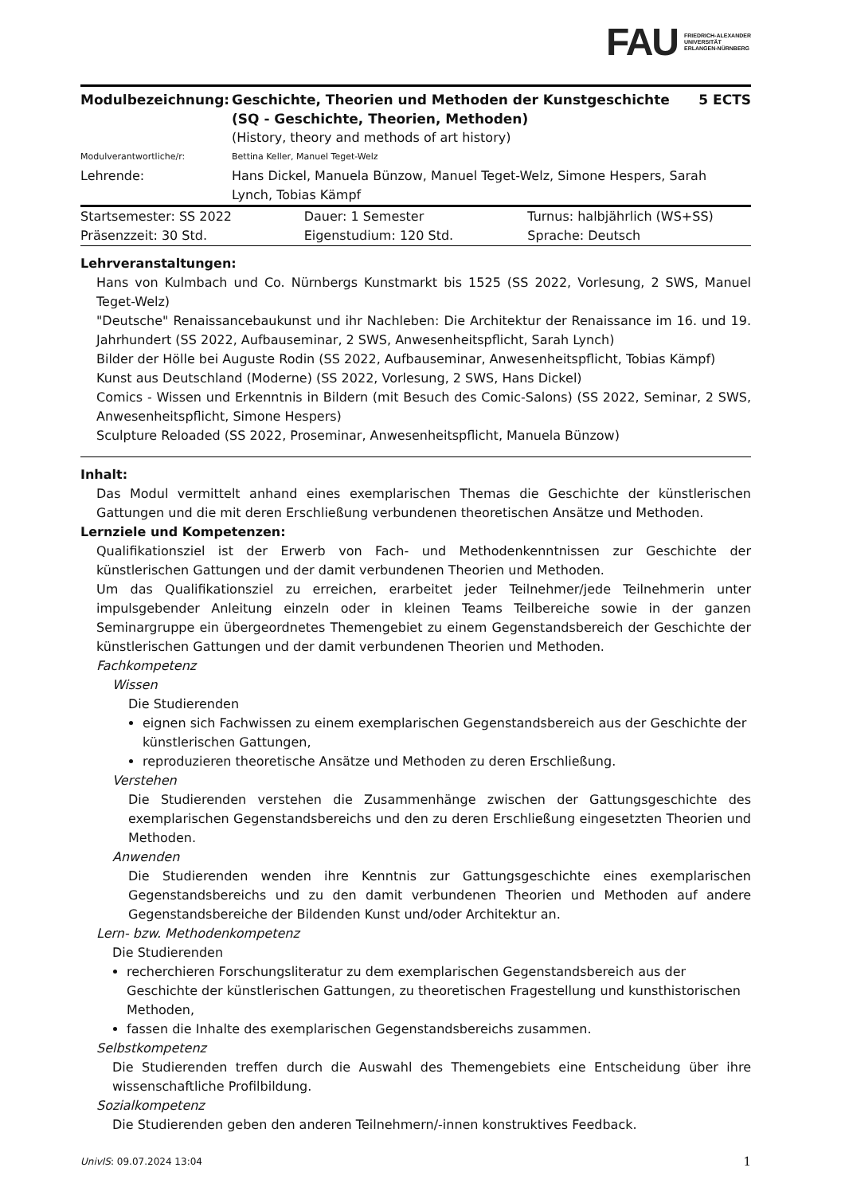FAU FRIEDRICH-ALEXANDER
UNIVERSITÄT
ERLANGEN-NÜRNBERG
| Modulbezeichnung: | Geschichte, Theorien und Methoden der Kunstgeschichte (SQ - Geschichte, Theorien, Methoden) | 5 ECTS |
| | (History, theory and methods of art history) | |
| Modulverantwortliche/r: | Bettina Keller, Manuel Teget-Welz | |
| Lehrende: | Hans Dickel, Manuela Bünzow, Manuel Teget-Welz, Simone Hespers, Sarah Lynch, Tobias Kämpf | |
| Startsemester: SS 2022 | Dauer: 1 Semester | Turnus: halbjährlich (WS+SS) |
| Präsenzzeit: 30 Std. | Eigenstudium: 120 Std. | Sprache: Deutsch |
Lehrveranstaltungen:
Hans von Kulmbach und Co. Nürnbergs Kunstmarkt bis 1525 (SS 2022, Vorlesung, 2 SWS, Manuel Teget-Welz)
"Deutsche" Renaissancebaukunst und ihr Nachleben: Die Architektur der Renaissance im 16. und 19. Jahrhundert (SS 2022, Aufbauseminar, 2 SWS, Anwesenheitspflicht, Sarah Lynch)
Bilder der Hölle bei Auguste Rodin (SS 2022, Aufbauseminar, Anwesenheitspflicht, Tobias Kämpf)
Kunst aus Deutschland (Moderne) (SS 2022, Vorlesung, 2 SWS, Hans Dickel)
Comics - Wissen und Erkenntnis in Bildern (mit Besuch des Comic-Salons) (SS 2022, Seminar, 2 SWS, Anwesenheitspflicht, Simone Hespers)
Sculpture Reloaded (SS 2022, Proseminar, Anwesenheitspflicht, Manuela Bünzow)
Inhalt:
Das Modul vermittelt anhand eines exemplarischen Themas die Geschichte der künstlerischen Gattungen und die mit deren Erschließung verbundenen theoretischen Ansätze und Methoden.
Lernziele und Kompetenzen:
Qualifikationsziel ist der Erwerb von Fach- und Methodenkenntnissen zur Geschichte der künstlerischen Gattungen und der damit verbundenen Theorien und Methoden.
Um das Qualifikationsziel zu erreichen, erarbeitet jeder Teilnehmer/jede Teilnehmerin unter impulsgebender Anleitung einzeln oder in kleinen Teams Teilbereiche sowie in der ganzen Seminargruppe ein übergeordnetes Themengebiet zu einem Gegenstandsbereich der Geschichte der künstlerischen Gattungen und der damit verbundenen Theorien und Methoden.
Fachkompetenz
Wissen
Die Studierenden
eignen sich Fachwissen zu einem exemplarischen Gegenstandsbereich aus der Geschichte der künstlerischen Gattungen,
reproduzieren theoretische Ansätze und Methoden zu deren Erschließung.
Verstehen
Die Studierenden verstehen die Zusammenhänge zwischen der Gattungsgeschichte des exemplarischen Gegenstandsbereichs und den zu deren Erschließung eingesetzten Theorien und Methoden.
Anwenden
Die Studierenden wenden ihre Kenntnis zur Gattungsgeschichte eines exemplarischen Gegenstandsbereichs und zu den damit verbundenen Theorien und Methoden auf andere Gegenstandsbereiche der Bildenden Kunst und/oder Architektur an.
Lern- bzw. Methodenkompetenz
Die Studierenden
recherchieren Forschungsliteratur zu dem exemplarischen Gegenstandsbereich aus der Geschichte der künstlerischen Gattungen, zu theoretischen Fragestellung und kunsthistorischen Methoden,
fassen die Inhalte des exemplarischen Gegenstandsbereichs zusammen.
Selbstkompetenz
Die Studierenden treffen durch die Auswahl des Themengebiets eine Entscheidung über ihre wissenschaftliche Profilbildung.
Sozialkompetenz
Die Studierenden geben den anderen Teilnehmern/-innen konstruktives Feedback.
UnivIS: 09.07.2024 13:04 1